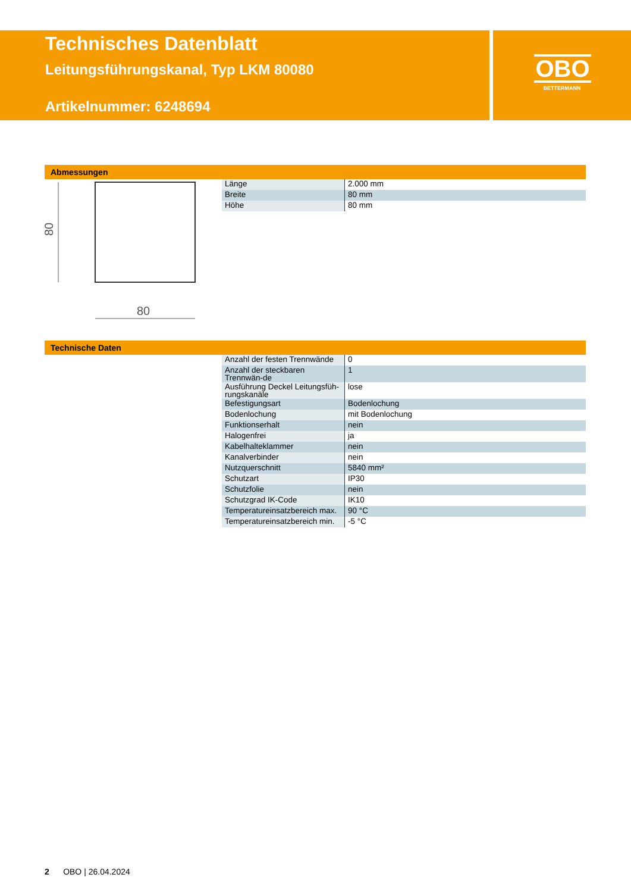Technisches Datenblatt
Leitungsführungskanal, Typ LKM 80080
Artikelnummer: 6248694
OBO
BETTERMANN
Abmessungen
80
80
| Länge | 2.000 mm |
| Breite | 80 mm |
| Höhe | 80 mm |
Technische Daten
| Anzahl der festen Trennwände | 0 |
| Anzahl der steckbaren Trennwän-de | 1 |
| Ausführung Deckel Leitungsfüh-rungskanäle | lose |
| Befestigungsart | Bodenlochung |
| Bodenlochung | mit Bodenlochung |
| Funktionserhalt | nein |
| Halogenfrei | ja |
| Kabelhalteklammer | nein |
| Kanalverbinder | nein |
| Nutzquerschnitt | 5840 mm² |
| Schutzart | IP30 |
| Schutzfolie | nein |
| Schutzgrad IK-Code | IK10 |
| Temperatureinsatzbereich max. | 90 °C |
| Temperatureinsatzbereich min. | -5 °C |
2 OBO | 26.04.2024